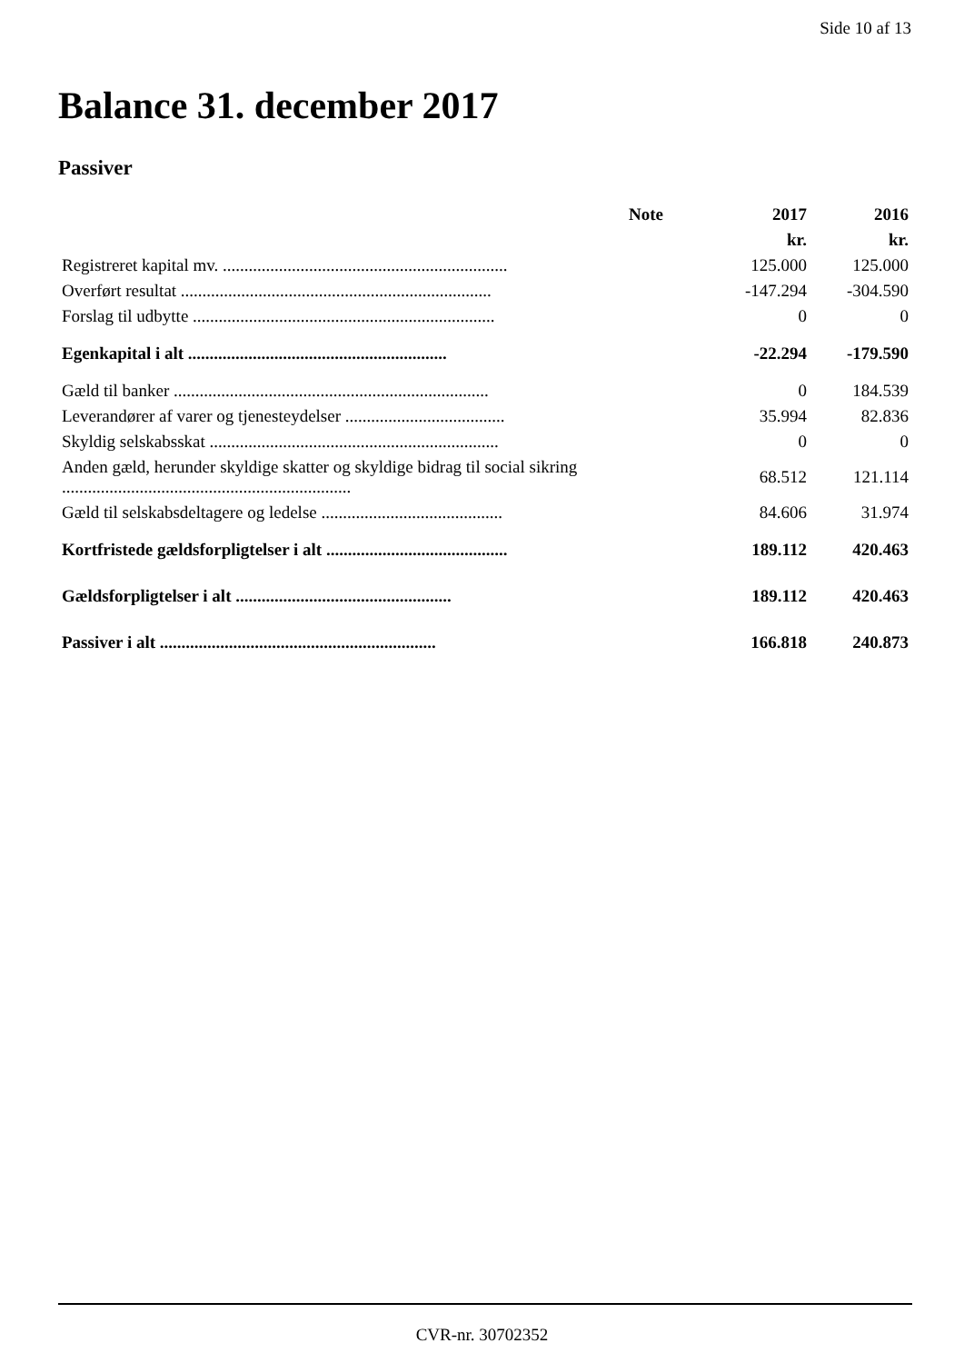Side 10 af 13
Balance 31. december 2017
Passiver
| | Note | 2017 | 2016 |
| --- | --- | --- | --- |
| | | kr. | kr. |
| Registreret kapital mv. .................................................................. | | 125.000 | 125.000 |
| Overført resultat ........................................................................ | | -147.294 | -304.590 |
| Forslag til udbytte ...................................................................... | | 0 | 0 |
| Egenkapital i alt ............................................................ | | -22.294 | -179.590 |
| Gæld til banker ......................................................................... | | 0 | 184.539 |
| Leverandører af varer og tjenesteydelser ..................................... | | 35.994 | 82.836 |
| Skyldig selskabsskat ................................................................... | | 0 | 0 |
| Anden gæld, herunder skyldige skatter og skyldige bidrag til social sikring ................................................................... | | 68.512 | 121.114 |
| Gæld til selskabsdeltagere og ledelse .......................................... | | 84.606 | 31.974 |
| Kortfristede gældsforpligtelser i alt .......................................... | | 189.112 | 420.463 |
| Gældsforpligtelser i alt .................................................. | | 189.112 | 420.463 |
| Passiver i alt ................................................................ | | 166.818 | 240.873 |
CVR-nr. 30702352